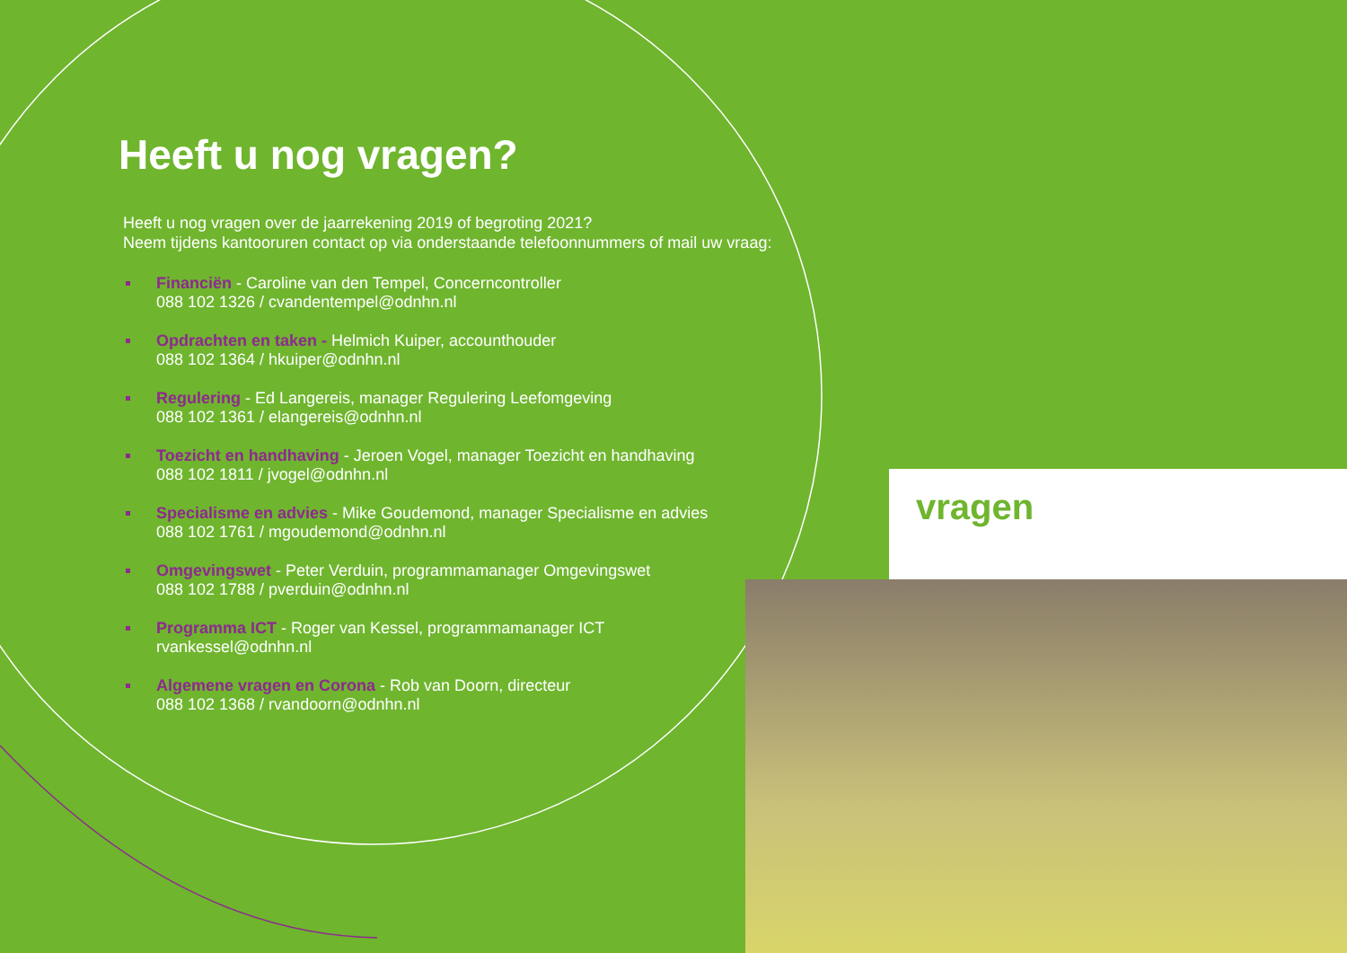vragen
Heeft u nog vragen?
Heeft u nog vragen over de jaarrekening 2019 of begroting 2021?
Neem tijdens kantooruren contact op via onderstaande telefoonnummers of mail uw vraag:
Financiën - Caroline van den Tempel, Concerncontroller
088 102 1326 / cvandentempel@odnhn.nl
Opdrachten en taken - Helmich Kuiper, accounthouder
088 102 1364 / hkuiper@odnhn.nl
Regulering - Ed Langereis, manager Regulering Leefomgeving
088 102 1361 / elangereis@odnhn.nl
Toezicht en handhaving - Jeroen Vogel, manager Toezicht en handhaving
088 102 1811 / jvogel@odnhn.nl
Specialisme en advies - Mike Goudemond, manager Specialisme en advies
088 102 1761 / mgoudemond@odnhn.nl
Omgevingswet - Peter Verduin, programmamanager Omgevingswet
088 102 1788 / pverduin@odnhn.nl
Programma ICT - Roger van Kessel, programmamanager ICT
rvankessel@odnhn.nl
Algemene vragen en Corona - Rob van Doorn, directeur
088 102 1368 / rvandoorn@odnhn.nl